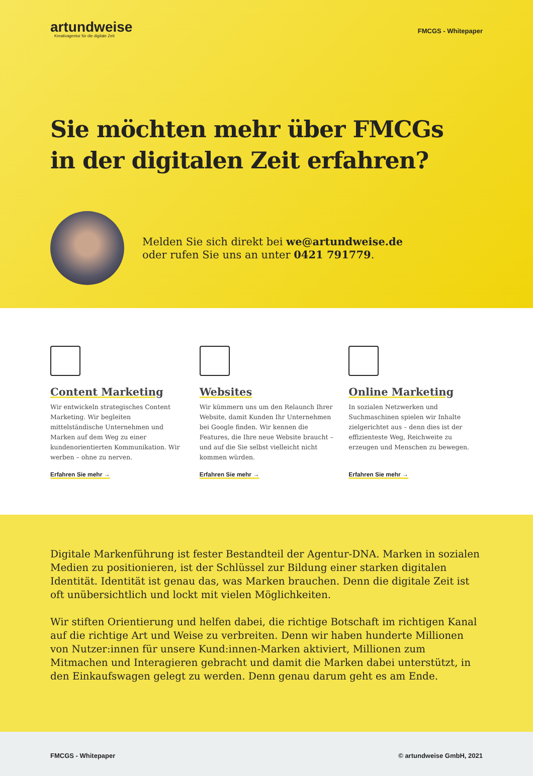artundweise
Kreativagentur für die digitale Zeit
FMCGS - Whitepaper
Sie möchten mehr über FMCGs
in der digitalen Zeit erfahren?
Melden Sie sich direkt bei we@artundweise.de
oder rufen Sie uns an unter 0421 791779.
Content Marketing
Wir entwickeln strategisches Content Marketing. Wir begleiten mittelständische Unternehmen und Marken auf dem Weg zu einer kundenorientierten Kommunikation. Wir werben – ohne zu nerven.
Erfahren Sie mehr →
Websites
Wir kümmern uns um den Relaunch Ihrer Website, damit Kunden Ihr Unternehmen bei Google finden. Wir kennen die Features, die Ihre neue Website braucht – und auf die Sie selbst vielleicht nicht kommen würden.
Erfahren Sie mehr →
Online Marketing
In sozialen Netzwerken und Suchmaschinen spielen wir Inhalte zielgerichtet aus – denn dies ist der effizienteste Weg, Reichweite zu erzeugen und Menschen zu bewegen.
Erfahren Sie mehr →
Digitale Markenführung ist fester Bestandteil der Agentur-DNA. Marken in sozialen Medien zu positionieren, ist der Schlüssel zur Bildung einer starken digitalen Identität. Identität ist genau das, was Marken brauchen. Denn die digitale Zeit ist oft unübersichtlich und lockt mit vielen Möglichkeiten.
Wir stiften Orientierung und helfen dabei, die richtige Botschaft im richtigen Kanal auf die richtige Art und Weise zu verbreiten. Denn wir haben hunderte Millionen von Nutzer:innen für unsere Kund:innen-Marken aktiviert, Millionen zum Mitmachen und Interagieren gebracht und damit die Marken dabei unterstützt, in den Einkaufswagen gelegt zu werden. Denn genau darum geht es am Ende.
FMCGS - Whitepaper © artundweise GmbH, 2021